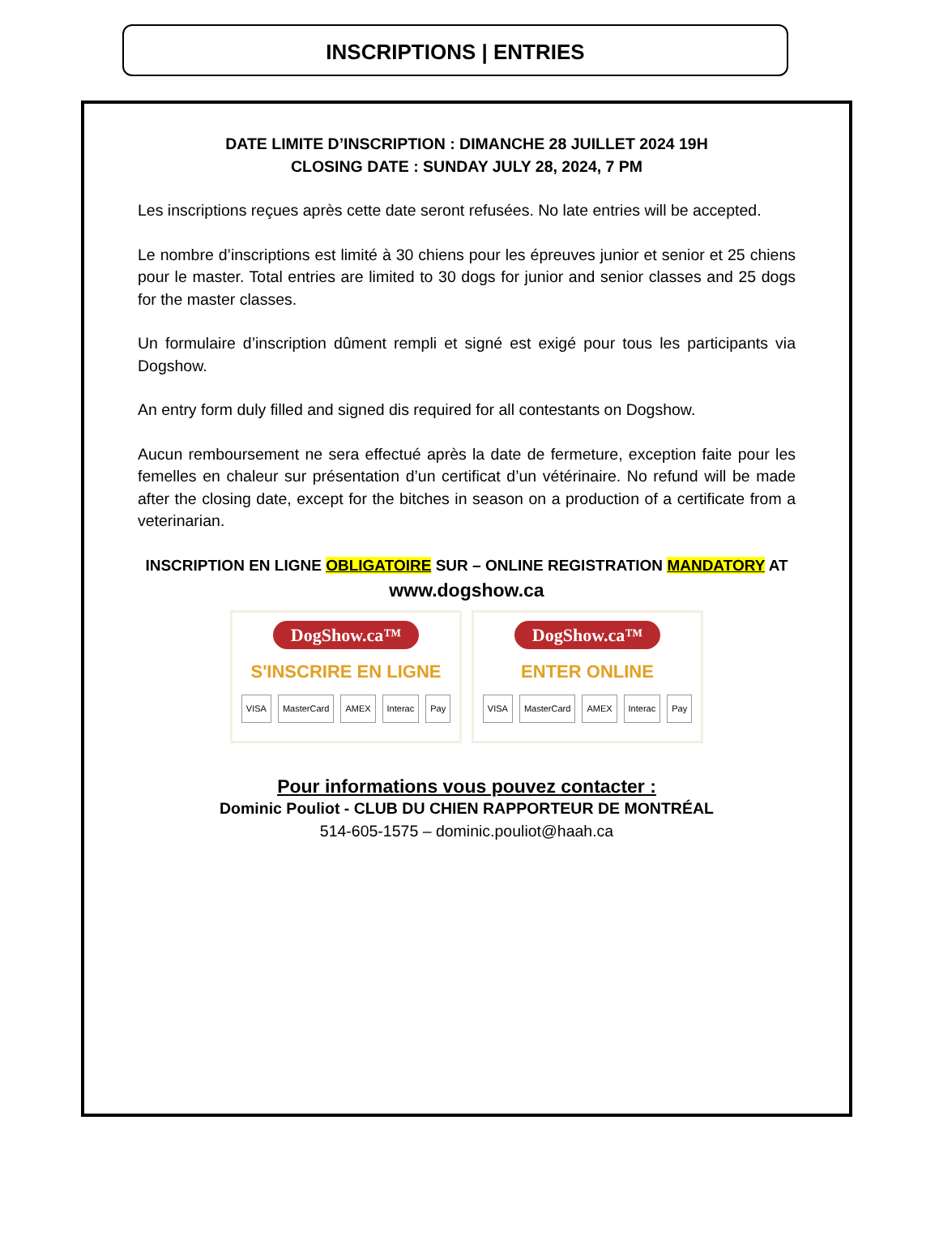INSCRIPTIONS | ENTRIES
DATE LIMITE D’INSCRIPTION : DIMANCHE 28 JUILLET 2024 19H
CLOSING DATE : SUNDAY JULY 28, 2024, 7 PM
Les inscriptions reçues après cette date seront refusées. No late entries will be accepted.
Le nombre d’inscriptions est limité à 30 chiens pour les épreuves junior et senior et 25 chiens pour le master. Total entries are limited to 30 dogs for junior and senior classes and 25 dogs for the master classes.
Un formulaire d’inscription dûment rempli et signé est exigé pour tous les participants via Dogshow.
An entry form duly filled and signed dis required for all contestants on Dogshow.
Aucun remboursement ne sera effectué après la date de fermeture, exception faite pour les femelles en chaleur sur présentation d’un certificat d’un vétérinaire. No refund will be made after the closing date, except for the bitches in season on a production of a certificate from a veterinarian.
INSCRIPTION EN LIGNE OBLIGATOIRE SUR – ONLINE REGISTRATION MANDATORY AT
www.dogshow.ca
DogShow.ca™
S'INSCRIRE EN LIGNE
VISA MasterCard AMEX Interac Pay
DogShow.ca™
ENTER ONLINE
VISA MasterCard AMEX Interac Pay
Pour informations vous pouvez contacter :
Dominic Pouliot - CLUB DU CHIEN RAPPORTEUR DE MONTRÉAL
514-605-1575 – dominic.pouliot@haah.ca